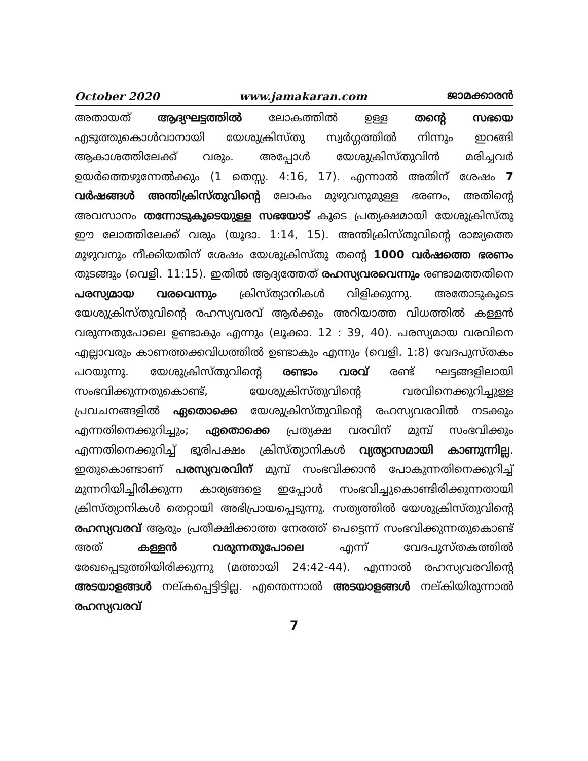October 2020 www.jamakaran.com ജാമക്കാരൻ
അതായത് ആദ്യഘട്ടത്തിൽ ലോകത്തിൽ ഉള്ള തന്റെ സഭയെ എടുത്തുകൊൾവാനായി യേശുക്രിസ്തു സ്വർഗ്ഗത്തിൽ നിന്നും ഇറങ്ങി ആകാശത്തിലേക്ക് വരും. അപ്പോൾ യേശുക്രിസ്തുവിൻ മരിച്ചവർ ഉയർത്തെഴുന്നേൽക്കും (1 തെസ്സ. 4:16, 17). എന്നാൽ അതിന് ശേഷം 7 വർഷങ്ങൾ അന്തിക്രിസ്തുവിന്റെ ലോകം മുഴുവനുമുള്ള ഭരണം, അതിന്റെ അവസാനം തന്നോടുകൂടെയുള്ള സഭയോട് കൂടെ പ്രത്യക്ഷമായി യേശുക്രിസ്തു ഈ ലോത്തിലേക്ക് വരും (യൂദാ. 1:14, 15). അന്തിക്രിസ്തുവിന്റെ രാജ്യത്തെ മുഴുവനും നീക്കിയതിന് ശേഷം യേശുക്രിസ്തു തന്റെ 1000 വർഷത്തെ ഭരണം തുടങ്ങും (വെളി. 11:15). ഇതിൽ ആദ്യത്തേത് രഹസ്യവരവെന്നും രണ്ടാമത്തതിനെ പരസ്യമായ വരവെന്നും ക്രിസ്ത്യാനികൾ വിളിക്കുന്നു. അതോടുകൂടെ യേശുക്രിസ്തുവിന്റെ രഹസ്യവരവ് ആർക്കും അറിയാത്ത വിധത്തിൽ കള്ളൻ വരുന്നതുപോലെ ഉണ്ടാകും എന്നും (ലൂക്കാ. 12 : 39, 40). പരസ്യമായ വരവിനെ എല്ലാവരും കാണത്തക്കവിധത്തിൽ ഉണ്ടാകും എന്നും (വെളി. 1:8) വേദപുസ്തകം പറയുന്നു. യേശുക്രിസ്തുവിന്റെ രണ്ടാം വരവ് രണ്ട് ഘട്ടങ്ങളിലായി സംഭവിക്കുന്നതുകൊണ്ട്, യേശുക്രിസ്തുവിന്റെ വരവിനെക്കുറിച്ചുള്ള പ്രവചനങ്ങളിൽ ഏതൊക്കെ യേശുക്രിസ്തുവിന്റെ രഹസ്യവരവിൽ നടക്കും എന്നതിനെക്കുറിച്ചും; ഏതൊക്കെ പ്രത്യക്ഷ വരവിന് മുമ്പ് സംഭവിക്കും എന്നതിനെക്കുറിച്ച് ഭൂരിപക്ഷം ക്രിസ്ത്യാനികൾ വ്യത്യാസമായി കാണുന്നില്ല. ഇതുകൊണ്ടാണ് പരസ്യവരവിന് മുമ്പ് സംഭവിക്കാൻ പോകുന്നതിനെക്കുറിച്ച് മുന്നറിയിച്ചിരിക്കുന്ന കാര്യങ്ങളെ ഇപ്പോൾ സംഭവിച്ചുകൊണ്ടിരിക്കുന്നതായി ക്രിസ്ത്യാനികൾ തെറ്റായി അഭിപ്രായപ്പെടുന്നു. സത്യത്തിൽ യേശുക്രിസ്തുവിന്റെ രഹസ്യവരവ് ആരും പ്രതീക്ഷിക്കാത്ത നേരത്ത് പെട്ടെന്ന് സംഭവിക്കുന്നതുകൊണ്ട് അത് കള്ളൻ വരുന്നതുപോലെ എന്ന് വേദപുസ്തകത്തിൽ രേഖപ്പെടുത്തിയിരിക്കുന്നു (മത്തായി 24:42-44). എന്നാൽ രഹസ്യവരവിന്റെ അടയാളങ്ങൾ നല്കപ്പെട്ടിട്ടില്ല. എന്തെന്നാൽ അടയാളങ്ങൾ നല്കിയിരുന്നാൽ രഹസ്യവരവ്
7